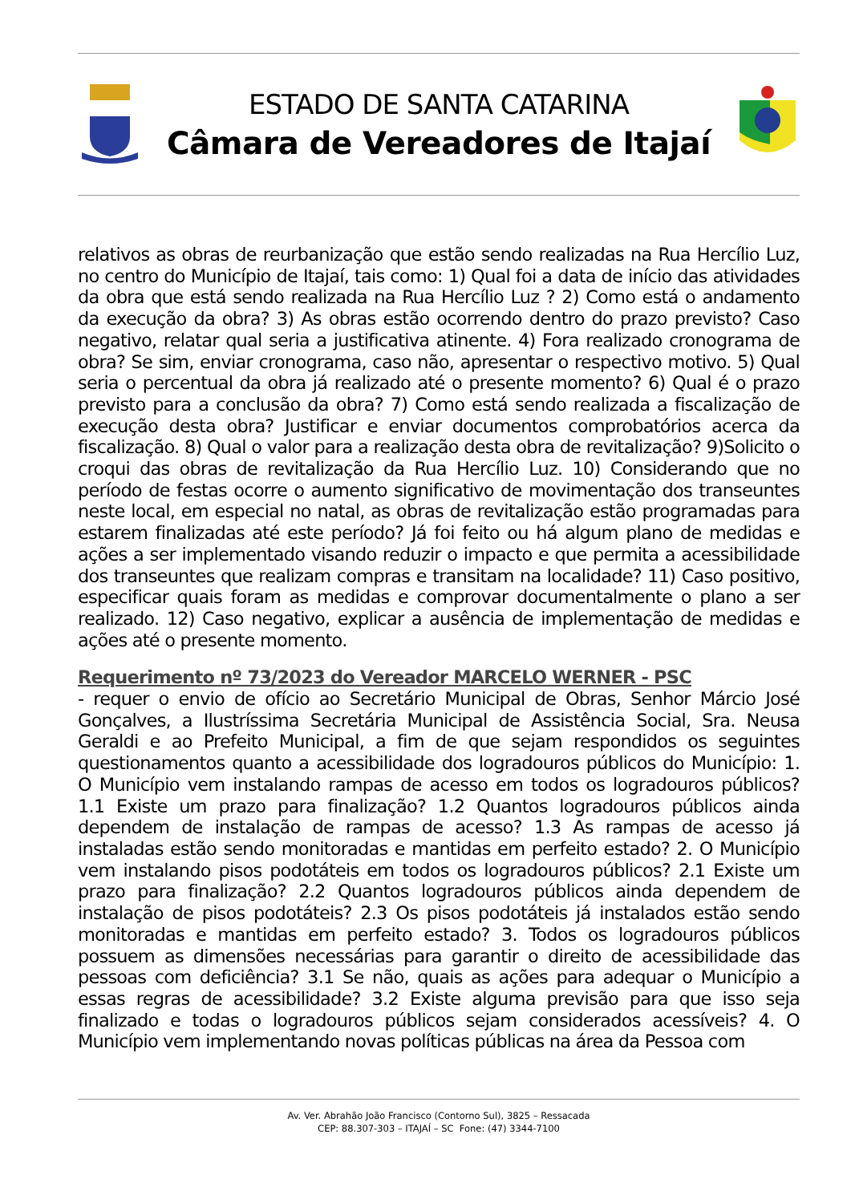ESTADO DE SANTA CATARINA
Câmara de Vereadores de Itajaí
relativos as obras de reurbanização que estão sendo realizadas na Rua Hercílio Luz, no centro do Município de Itajaí, tais como: 1) Qual foi a data de início das atividades da obra que está sendo realizada na Rua Hercílio Luz ? 2) Como está o andamento da execução da obra? 3) As obras estão ocorrendo dentro do prazo previsto? Caso negativo, relatar qual seria a justificativa atinente. 4) Fora realizado cronograma de obra? Se sim, enviar cronograma, caso não, apresentar o respectivo motivo. 5) Qual seria o percentual da obra já realizado até o presente momento? 6) Qual é o prazo previsto para a conclusão da obra? 7) Como está sendo realizada a fiscalização de execução desta obra? Justificar e enviar documentos comprobatórios acerca da fiscalização. 8) Qual o valor para a realização desta obra de revitalização? 9)Solicito o croqui das obras de revitalização da Rua Hercílio Luz. 10) Considerando que no período de festas ocorre o aumento significativo de movimentação dos transeuntes neste local, em especial no natal, as obras de revitalização estão programadas para estarem finalizadas até este período? Já foi feito ou há algum plano de medidas e ações a ser implementado visando reduzir o impacto e que permita a acessibilidade dos transeuntes que realizam compras e transitam na localidade? 11) Caso positivo, especificar quais foram as medidas e comprovar documentalmente o plano a ser realizado. 12) Caso negativo, explicar a ausência de implementação de medidas e ações até o presente momento.
Requerimento nº 73/2023 do Vereador MARCELO WERNER - PSC
- requer o envio de ofício ao Secretário Municipal de Obras, Senhor Márcio José Gonçalves, a Ilustríssima Secretária Municipal de Assistência Social, Sra. Neusa Geraldi e ao Prefeito Municipal, a fim de que sejam respondidos os seguintes questionamentos quanto a acessibilidade dos logradouros públicos do Município: 1. O Município vem instalando rampas de acesso em todos os logradouros públicos? 1.1 Existe um prazo para finalização? 1.2 Quantos logradouros públicos ainda dependem de instalação de rampas de acesso? 1.3 As rampas de acesso já instaladas estão sendo monitoradas e mantidas em perfeito estado? 2. O Município vem instalando pisos podotáteis em todos os logradouros públicos? 2.1 Existe um prazo para finalização? 2.2 Quantos logradouros públicos ainda dependem de instalação de pisos podotáteis? 2.3 Os pisos podotáteis já instalados estão sendo monitoradas e mantidas em perfeito estado? 3. Todos os logradouros públicos possuem as dimensões necessárias para garantir o direito de acessibilidade das pessoas com deficiência? 3.1 Se não, quais as ações para adequar o Município a essas regras de acessibilidade? 3.2 Existe alguma previsão para que isso seja finalizado e todas o logradouros públicos sejam considerados acessíveis? 4. O Município vem implementando novas políticas públicas na área da Pessoa com
Av. Ver. Abrahão João Francisco (Contorno Sul), 3825 – Ressacada
CEP: 88.307-303 – ITAJAÍ – SC Fone: (47) 3344-7100